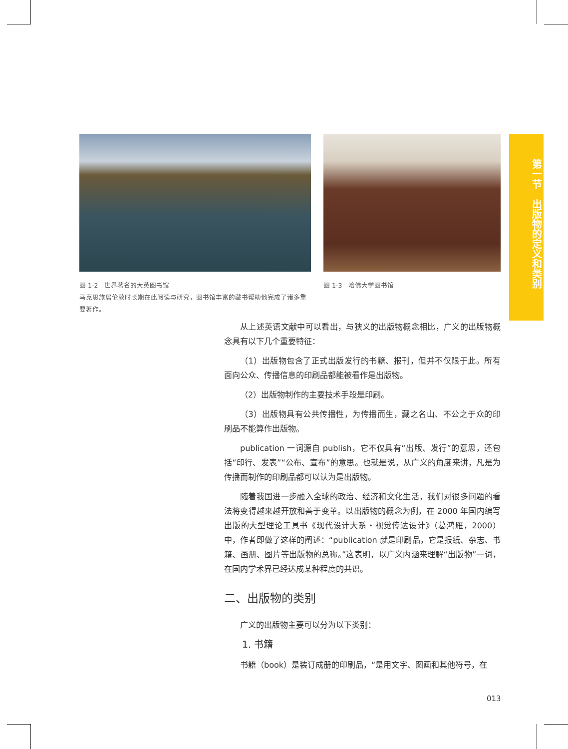图 1-2　世界著名的大英图书馆
马克思旅居伦敦时长期在此阅读与研究，图书馆丰富的藏书帮助他完成了诸多重要著作。
图 1-3　哈佛大学图书馆
第一节　出版物的定义和类别
从上述英语文献中可以看出，与狭义的出版物概念相比，广义的出版物概念具有以下几个重要特征：
（1）出版物包含了正式出版发行的书籍、报刊，但并不仅限于此。所有面向公众、传播信息的印刷品都能被看作是出版物。
（2）出版物制作的主要技术手段是印刷。
（3）出版物具有公共传播性，为传播而生，藏之名山、不公之于众的印刷品不能算作出版物。
publication 一词源自 publish，它不仅具有“出版、发行”的意思，还包括“印行、发表”“公布、宣布”的意思。也就是说，从广义的角度来讲，凡是为传播而制作的印刷品都可以认为是出版物。
随着我国进一步融入全球的政治、经济和文化生活，我们对很多问题的看法将变得越来越开放和善于变革。以出版物的概念为例，在 2000 年国内编写出版的大型理论工具书《现代设计大系・视觉传达设计》（葛鸿雁，2000）中，作者即做了这样的阐述：“publication 就是印刷品，它是报纸、杂志、书籍、画册、图片等出版物的总称。”这表明，以广义内涵来理解“出版物”一词，在国内学术界已经达成某种程度的共识。
二、出版物的类别
广义的出版物主要可以分为以下类别：
1. 书籍
书籍（book）是装订成册的印刷品，“是用文字、图画和其他符号，在
013